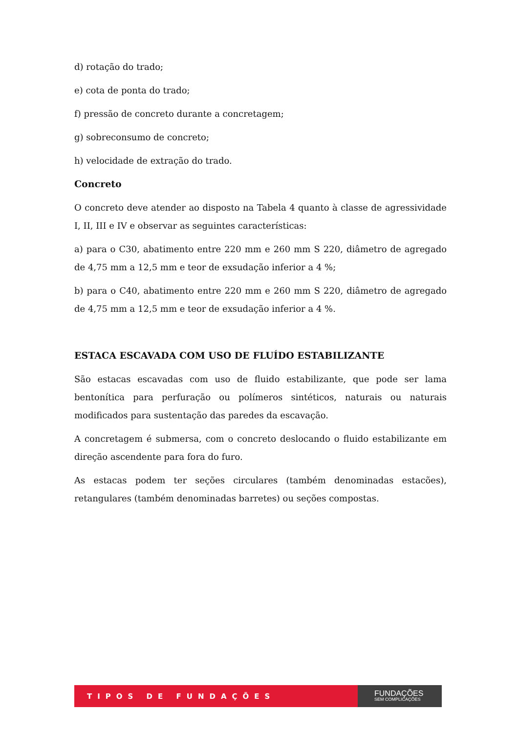d) rotação do trado;
e) cota de ponta do trado;
f) pressão de concreto durante a concretagem;
g) sobreconsumo de concreto;
h) velocidade de extração do trado.
Concreto
O concreto deve atender ao disposto na Tabela 4 quanto à classe de agressividade I, II, III e IV e observar as seguintes características:
a) para o C30, abatimento entre 220 mm e 260 mm S 220, diâmetro de agregado de 4,75 mm a 12,5 mm e teor de exsudação inferior a 4 %;
b) para o C40, abatimento entre 220 mm e 260 mm S 220, diâmetro de agregado de 4,75 mm a 12,5 mm e teor de exsudação inferior a 4 %.
ESTACA ESCAVADA COM USO DE FLUÍDO ESTABILIZANTE
São estacas escavadas com uso de fluido estabilizante, que pode ser lama bentonítica para perfuração ou polímeros sintéticos, naturais ou naturais modificados para sustentação das paredes da escavação.
A concretagem é submersa, com o concreto deslocando o fluido estabilizante em direção ascendente para fora do furo.
As estacas podem ter seções circulares (também denominadas estacões), retangulares (também denominadas barretes) ou seções compostas.
TIPOS DE FUNDAÇÕES
FUNDAÇÕES
SEM COMPLICAÇÕES